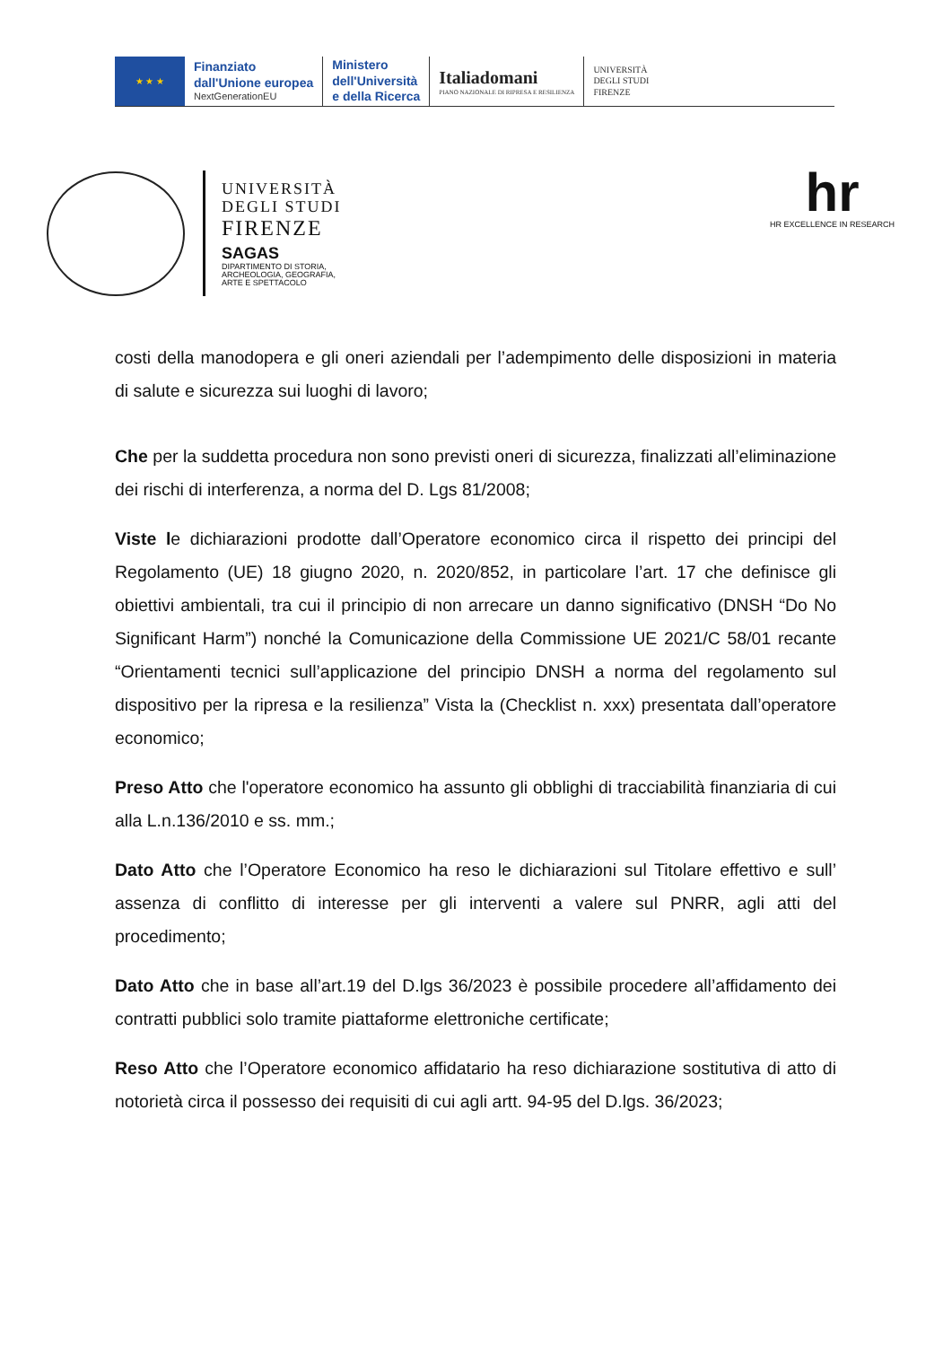★ ★ ★
Finanziato
dall'Unione europea
NextGenerationEU
Ministero
dell'Università
e della Ricerca
Italiadomani
PIANO NAZIONALE DI RIPRESA E RESILIENZA
UNIVERSITÀ
DEGLI STUDI
FIRENZE
UNIVERSITÀ
DEGLI STUDI
FIRENZE
SAGAS
DIPARTIMENTO DI STORIA,
ARCHEOLOGIA, GEOGRAFIA,
ARTE E SPETTACOLO
hr
HR EXCELLENCE IN RESEARCH
costi della manodopera e gli oneri aziendali per l’adempimento delle disposizioni in materia di salute e sicurezza sui luoghi di lavoro;
Che per la suddetta procedura non sono previsti oneri di sicurezza, finalizzati all’eliminazione dei rischi di interferenza, a norma del D. Lgs 81/2008;
Viste le dichiarazioni prodotte dall’Operatore economico circa il rispetto dei principi del Regolamento (UE) 18 giugno 2020, n. 2020/852, in particolare l’art. 17 che definisce gli obiettivi ambientali, tra cui il principio di non arrecare un danno significativo (DNSH “Do No Significant Harm”) nonché la Comunicazione della Commissione UE 2021/C 58/01 recante “Orientamenti tecnici sull’applicazione del principio DNSH a norma del regolamento sul dispositivo per la ripresa e la resilienza” Vista la (Checklist n. xxx) presentata dall’operatore economico;
Preso Atto che l'operatore economico ha assunto gli obblighi di tracciabilità finanziaria di cui alla L.n.136/2010 e ss. mm.;
Dato Atto che l’Operatore Economico ha reso le dichiarazioni sul Titolare effettivo e sull’ assenza di conflitto di interesse per gli interventi a valere sul PNRR, agli atti del procedimento;
Dato Atto che in base all’art.19 del D.lgs 36/2023 è possibile procedere all’affidamento dei contratti pubblici solo tramite piattaforme elettroniche certificate;
Reso Atto che l’Operatore economico affidatario ha reso dichiarazione sostitutiva di atto di notorietà circa il possesso dei requisiti di cui agli artt. 94-95 del D.lgs. 36/2023;